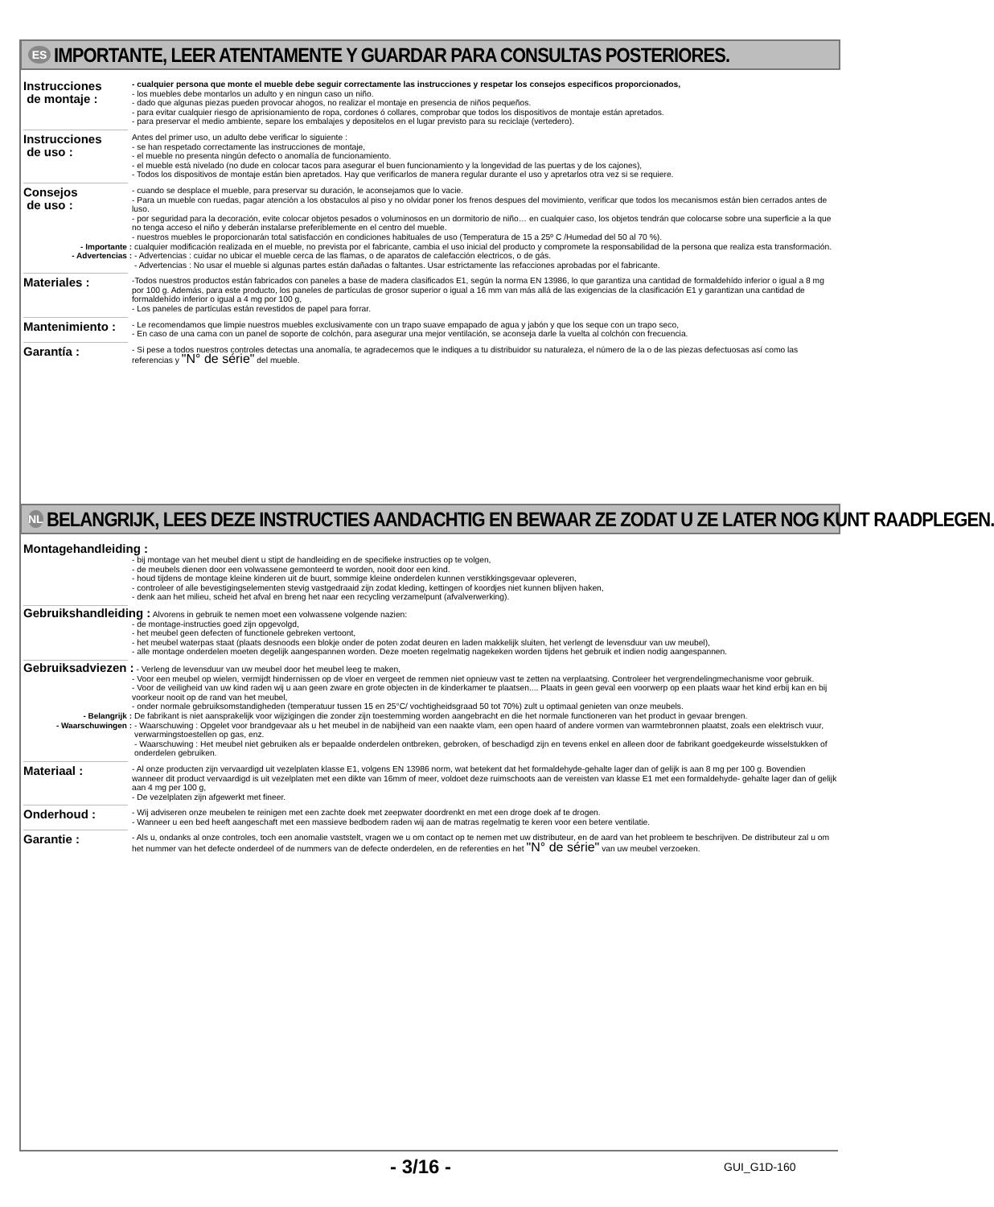ES IMPORTANTE, LEER ATENTAMENTE Y GUARDAR PARA CONSULTAS POSTERIORES.
Instrucciones
de montaje :
- cualquier persona que monte el mueble debe seguir correctamente las instrucciones y respetar los consejos especificos proporcionados,
- los muebles debe montarlos un adulto y en ningun caso un niño.
- dado que algunas piezas pueden provocar ahogos, no realizar el montaje en presencia de niños pequeños.
- para evitar cualquier riesgo de aprisionamiento de ropa, cordones ó collares, comprobar que todos los dispositivos de montaje están apretados.
- para preservar el medio ambiente, separe los embalajes y depositelos en el lugar previsto para su reciclaje (vertedero).
Instrucciones
de uso :
Antes del primer uso, un adulto debe verificar lo siguiente :
- se han respetado correctamente las instrucciones de montaje,
- el mueble no presenta ningún defecto o anomalía de funcionamiento.
- el mueble está nivelado (no dude en colocar tacos para asegurar el buen funcionamiento y la longevidad de las puertas y de los cajones),
- Todos los dispositivos de montaje están bien apretados. Hay que verificarlos de manera regular durante el uso y apretarlos otra vez si se requiere.
Consejos
de uso :
- cuando se desplace el mueble, para preservar su duración, le aconsejamos que lo vacie.
- Para un mueble con ruedas, pagar atención a los obstaculos al piso y no olvidar poner los frenos despues del movimiento, verificar que todos los mecanismos están bien cerrados antes de luso.
- por seguridad para la decoración, evite colocar objetos pesados o voluminosos en un dormitorio de niño… en cualquier caso, los objetos tendrán que colocarse sobre una superficie a la que no tenga acceso el niño y deberán instalarse preferiblemente en el centro del mueble.
- nuestros muebles le proporcionarán total satisfacción en condiciones habituales de uso (Temperatura de 15 a 25º C /Humedad del 50 al 70 %).
- Importante : cualquier modificación realizada en el mueble, no prevista por el fabricante, cambia el uso inicial del producto y compromete la responsabilidad de la persona que realiza esta transformación.
- Advertencias : - Advertencias : cuidar no ubicar el mueble cerca de las flamas, o de aparatos de calefacción electricos, o de gás.
- Advertencias : No usar el mueble si algunas partes están dañadas o faltantes. Usar estrictamente las refacciones aprobadas por el fabricante.
Materiales :
-Todos nuestros productos están fabricados con paneles a base de madera clasificados E1, según la norma EN 13986, lo que garantiza una cantidad de formaldehído inferior o igual a 8 mg por 100 g. Además, para este producto, los paneles de partículas de grosor superior o igual a 16 mm van más allá de las exigencias de la clasificación E1 y garantizan una cantidad de formaldehído inferior o igual a 4 mg por 100 g,
- Los paneles de partículas están revestidos de papel para forrar.
Mantenimiento :
- Le recomendamos que limpie nuestros muebles exclusivamente con un trapo suave empapado de agua y jabón y que los seque con un trapo seco,
- En caso de una cama con un panel de soporte de colchón, para asegurar una mejor ventilación, se aconseja darle la vuelta al colchón con frecuencia.
Garantía :
- Si pese a todos nuestros controles detectas una anomalía, te agradecemos que le indiques a tu distribuidor su naturaleza, el número de la o de las piezas defectuosas así como las referencias y "N° de série" del mueble.
NL BELANGRIJK, LEES DEZE INSTRUCTIES AANDACHTIG EN BEWAAR ZE ZODAT U ZE LATER NOG KUNT RAADPLEGEN.
Montagehandleiding :
- bij montage van het meubel dient u stipt de handleiding en de specifieke instructies op te volgen,
- de meubels dienen door een volwassene gemonteerd te worden, nooit door een kind.
- houd tijdens de montage kleine kinderen uit de buurt, sommige kleine onderdelen kunnen verstikkingsgevaar opleveren,
- controleer of alle bevestigingselementen stevig vastgedraaid zijn zodat kleding, kettingen of koordjes niet kunnen blijven haken,
- denk aan het milieu, scheid het afval en breng het naar een recycling verzamelpunt (afvalverwerking).
Gebruikshandleiding : Alvorens in gebruik te nemen moet een volwassene volgende nazien:
- de montage-instructies goed zijn opgevolgd,
- het meubel geen defecten of functionele gebreken vertoont,
- het meubel waterpas staat (plaats desnoods een blokje onder de poten zodat deuren en laden makkelijk sluiten, het verlengt de levensduur van uw meubel),
- alle montage onderdelen moeten degelijk aangespannen worden. Deze moeten regelmatig nagekeken worden tijdens het gebruik et indien nodig aangespannen.
Gebruiksadviezen : - Verleng de levensduur van uw meubel door het meubel leeg te maken,
- Voor een meubel op wielen, vermijdt hindernissen op de vloer en vergeet de remmen niet opnieuw vast te zetten na verplaatsing. Controleer het vergrendelingmechanisme voor gebruik.
- Voor de veiligheid van uw kind raden wij u aan geen zware en grote objecten in de kinderkamer te plaatsen.... Plaats in geen geval een voorwerp op een plaats waar het kind erbij kan en bij voorkeur nooit op de rand van het meubel,
- onder normale gebruiksomstandigheden (temperatuur tussen 15 en 25°C/ vochtigheidsgraad 50 tot 70%) zult u optimaal genieten van onze meubels.
- Belangrijk : De fabrikant is niet aansprakelijk voor wijzigingen die zonder zijn toestemming worden aangebracht en die het normale functioneren van het product in gevaar brengen.
- Waarschuwingen : - Waarschuwing : Opgelet voor brandgevaar als u het meubel in de nabijheid van een naakte vlam, een open haard of andere vormen van warmtebronnen plaatst, zoals een elektrisch vuur, verwarmingstoestellen op gas, enz.
- Waarschuwing : Het meubel niet gebruiken als er bepaalde onderdelen ontbreken, gebroken, of beschadigd zijn en tevens enkel en alleen door de fabrikant goedgekeurde wisselstukken of onderdelen gebruiken.
Materiaal :
- Al onze producten zijn vervaardigd uit vezelplaten klasse E1, volgens EN 13986 norm, wat betekent dat het formaldehyde-gehalte lager dan of gelijk is aan 8 mg per 100 g. Bovendien wanneer dit product vervaardigd is uit vezelplaten met een dikte van 16mm of meer, voldoet deze ruimschoots aan de vereisten van klasse E1 met een formaldehyde- gehalte lager dan of gelijk aan 4 mg per 100 g,
- De vezelplaten zijn afgewerkt met fineer.
Onderhoud :
- Wij adviseren onze meubelen te reinigen met een zachte doek met zeepwater doordrenkt en met een droge doek af te drogen.
- Wanneer u een bed heeft aangeschaft met een massieve bedbodem raden wij aan de matras regelmatig te keren voor een betere ventilatie.
Garantie :
- Als u, ondanks al onze controles, toch een anomalie vaststelt, vragen we u om contact op te nemen met uw distributeur, en de aard van het probleem te beschrijven. De distributeur zal u om het nummer van het defecte onderdeel of de nummers van de defecte onderdelen, en de referenties en het "N° de série" van uw meubel verzoeken.
- 3/16 - GUI_G1D-160